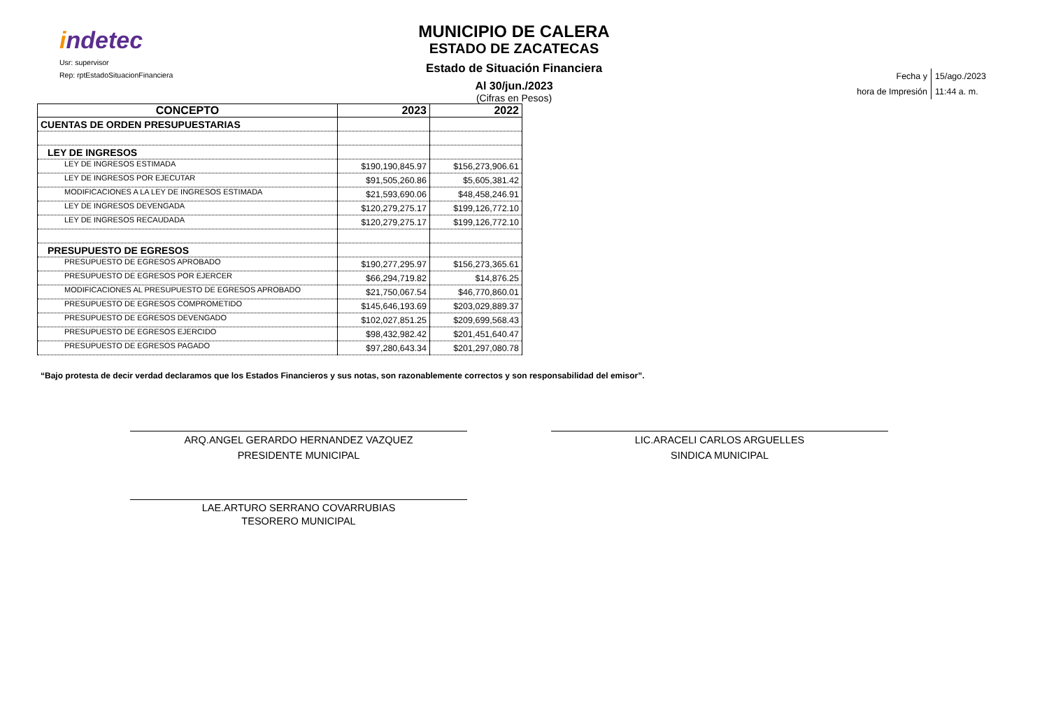indetec
Usr: supervisor
Rep: rptEstadoSituacionFinanciera
MUNICIPIO DE CALERA
ESTADO DE ZACATECAS
Estado de Situación Financiera
Al 30/jun./2023
(Cifras en Pesos)
| Fecha y | 15/ago./2023 |
| hora de Impresión | 11:44 a. m. |
| CONCEPTO | 2023 | 2022 |
| --- | --- | --- |
| CUENTAS DE ORDEN PRESUPUESTARIAS | | |
| LEY DE INGRESOS | | |
| LEY DE INGRESOS ESTIMADA | $190,190,845.97 | $156,273,906.61 |
| LEY DE INGRESOS POR EJECUTAR | $91,505,260.86 | $5,605,381.42 |
| MODIFICACIONES A LA LEY DE INGRESOS ESTIMADA | $21,593,690.06 | $48,458,246.91 |
| LEY DE INGRESOS DEVENGADA | $120,279,275.17 | $199,126,772.10 |
| LEY DE INGRESOS RECAUDADA | $120,279,275.17 | $199,126,772.10 |
| PRESUPUESTO DE EGRESOS | | |
| PRESUPUESTO DE EGRESOS APROBADO | $190,277,295.97 | $156,273,365.61 |
| PRESUPUESTO DE EGRESOS POR EJERCER | $66,294,719.82 | $14,876.25 |
| MODIFICACIONES AL PRESUPUESTO DE EGRESOS APROBADO | $21,750,067.54 | $46,770,860.01 |
| PRESUPUESTO DE EGRESOS COMPROMETIDO | $145,646,193.69 | $203,029,889.37 |
| PRESUPUESTO DE EGRESOS DEVENGADO | $102,027,851.25 | $209,699,568.43 |
| PRESUPUESTO DE EGRESOS EJERCIDO | $98,432,982.42 | $201,451,640.47 |
| PRESUPUESTO DE EGRESOS PAGADO | $97,280,643.34 | $201,297,080.78 |
“Bajo protesta de decir verdad declaramos que los Estados Financieros y sus notas, son razonablemente correctos y son responsabilidad del emisor”.
ARQ.ANGEL GERARDO HERNANDEZ VAZQUEZ
PRESIDENTE MUNICIPAL
LIC.ARACELI CARLOS ARGUELLES
SINDICA MUNICIPAL
LAE.ARTURO SERRANO COVARRUBIAS
TESORERO MUNICIPAL